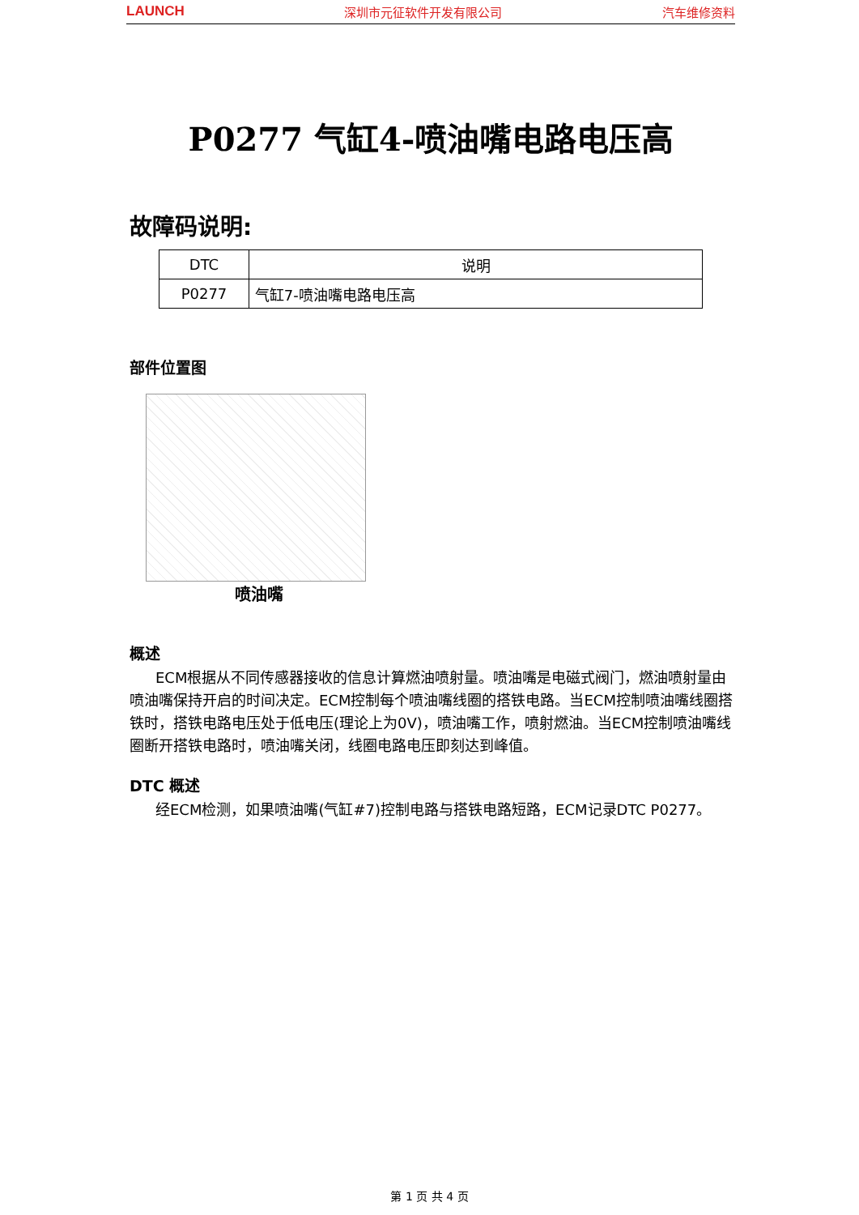LAUNCH 深圳市元征软件开发有限公司 汽车维修资料
P0277 气缸4-喷油嘴电路电压高
故障码说明:
| DTC | 说明 |
| --- | --- |
| P0277 | 气缸7-喷油嘴电路电压高 |
部件位置图
喷油嘴
概述
ECM根据从不同传感器接收的信息计算燃油喷射量。喷油嘴是电磁式阀门，燃油喷射量由喷油嘴保持开启的时间决定。ECM控制每个喷油嘴线圈的搭铁电路。当ECM控制喷油嘴线圈搭铁时，搭铁电路电压处于低电压(理论上为0V)，喷油嘴工作，喷射燃油。当ECM控制喷油嘴线圈断开搭铁电路时，喷油嘴关闭，线圈电路电压即刻达到峰值。
DTC 概述
经ECM检测，如果喷油嘴(气缸#7)控制电路与搭铁电路短路，ECM记录DTC P0277。
第 1 页 共 4 页